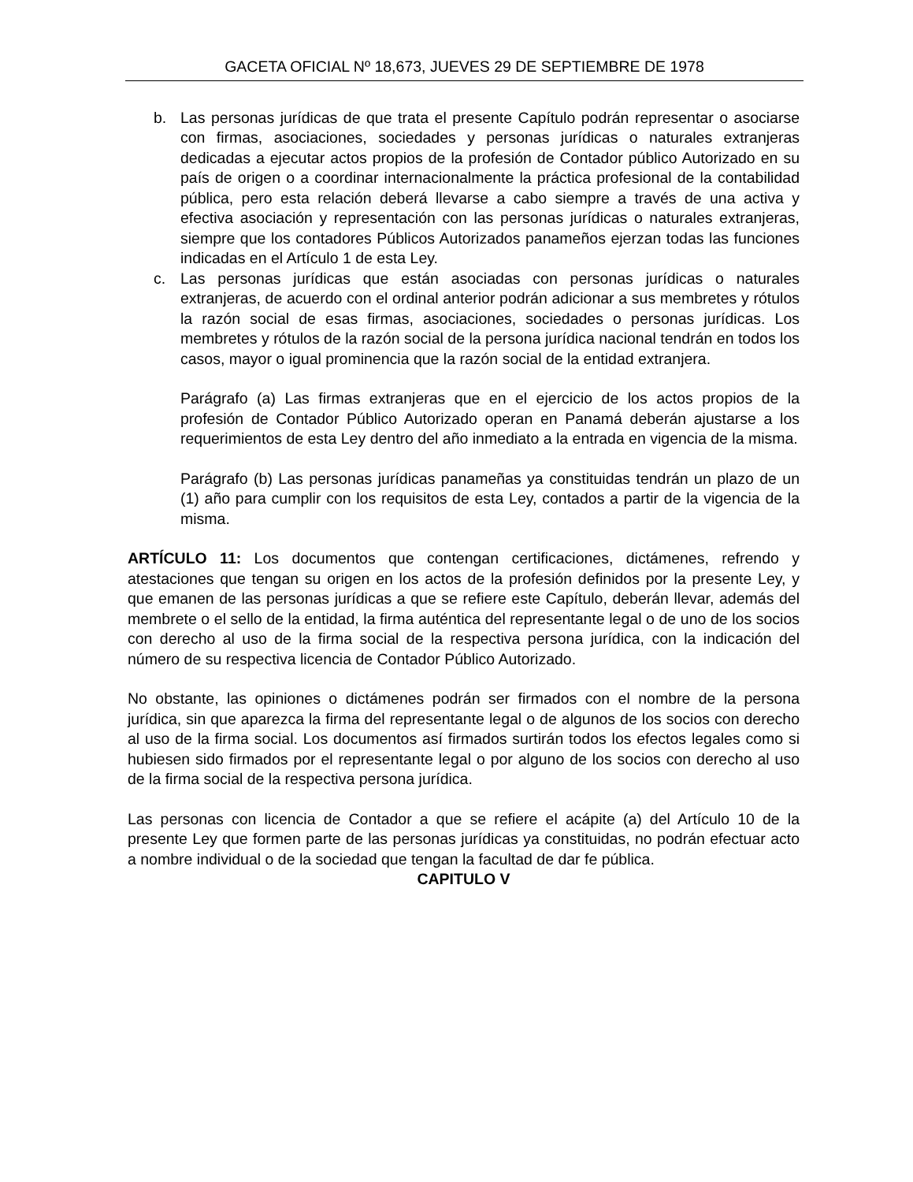GACETA OFICIAL Nº 18,673, JUEVES 29 DE SEPTIEMBRE DE 1978
b. Las personas jurídicas de que trata el presente Capítulo podrán representar o asociarse con firmas, asociaciones, sociedades y personas jurídicas o naturales extranjeras dedicadas a ejecutar actos propios de la profesión de Contador público Autorizado en su país de origen o a coordinar internacionalmente la práctica profesional de la contabilidad pública, pero esta relación deberá llevarse a cabo siempre a través de una activa y efectiva asociación y representación con las personas jurídicas o naturales extranjeras, siempre que los contadores Públicos Autorizados panameños ejerzan todas las funciones indicadas en el Artículo 1 de esta Ley.
c. Las personas jurídicas que están asociadas con personas jurídicas o naturales extranjeras, de acuerdo con el ordinal anterior podrán adicionar a sus membretes y rótulos la razón social de esas firmas, asociaciones, sociedades o personas jurídicas. Los membretes y rótulos de la razón social de la persona jurídica nacional tendrán en todos los casos, mayor o igual prominencia que la razón social de la entidad extranjera.
Parágrafo (a) Las firmas extranjeras que en el ejercicio de los actos propios de la profesión de Contador Público Autorizado operan en Panamá deberán ajustarse a los requerimientos de esta Ley dentro del año inmediato a la entrada en vigencia de la misma.
Parágrafo (b) Las personas jurídicas panameñas ya constituidas tendrán un plazo de un (1) año para cumplir con los requisitos de esta Ley, contados a partir de la vigencia de la misma.
ARTÍCULO 11: Los documentos que contengan certificaciones, dictámenes, refrendo y atestaciones que tengan su origen en los actos de la profesión definidos por la presente Ley, y que emanen de las personas jurídicas a que se refiere este Capítulo, deberán llevar, además del membrete o el sello de la entidad, la firma auténtica del representante legal o de uno de los socios con derecho al uso de la firma social de la respectiva persona jurídica, con la indicación del número de su respectiva licencia de Contador Público Autorizado.
No obstante, las opiniones o dictámenes podrán ser firmados con el nombre de la persona jurídica, sin que aparezca la firma del representante legal o de algunos de los socios con derecho al uso de la firma social. Los documentos así firmados surtirán todos los efectos legales como si hubiesen sido firmados por el representante legal o por alguno de los socios con derecho al uso de la firma social de la respectiva persona jurídica.
Las personas con licencia de Contador a que se refiere el acápite (a) del Artículo 10 de la presente Ley que formen parte de las personas jurídicas ya constituidas, no podrán efectuar acto a nombre individual o de la sociedad que tengan la facultad de dar fe pública.
CAPITULO V